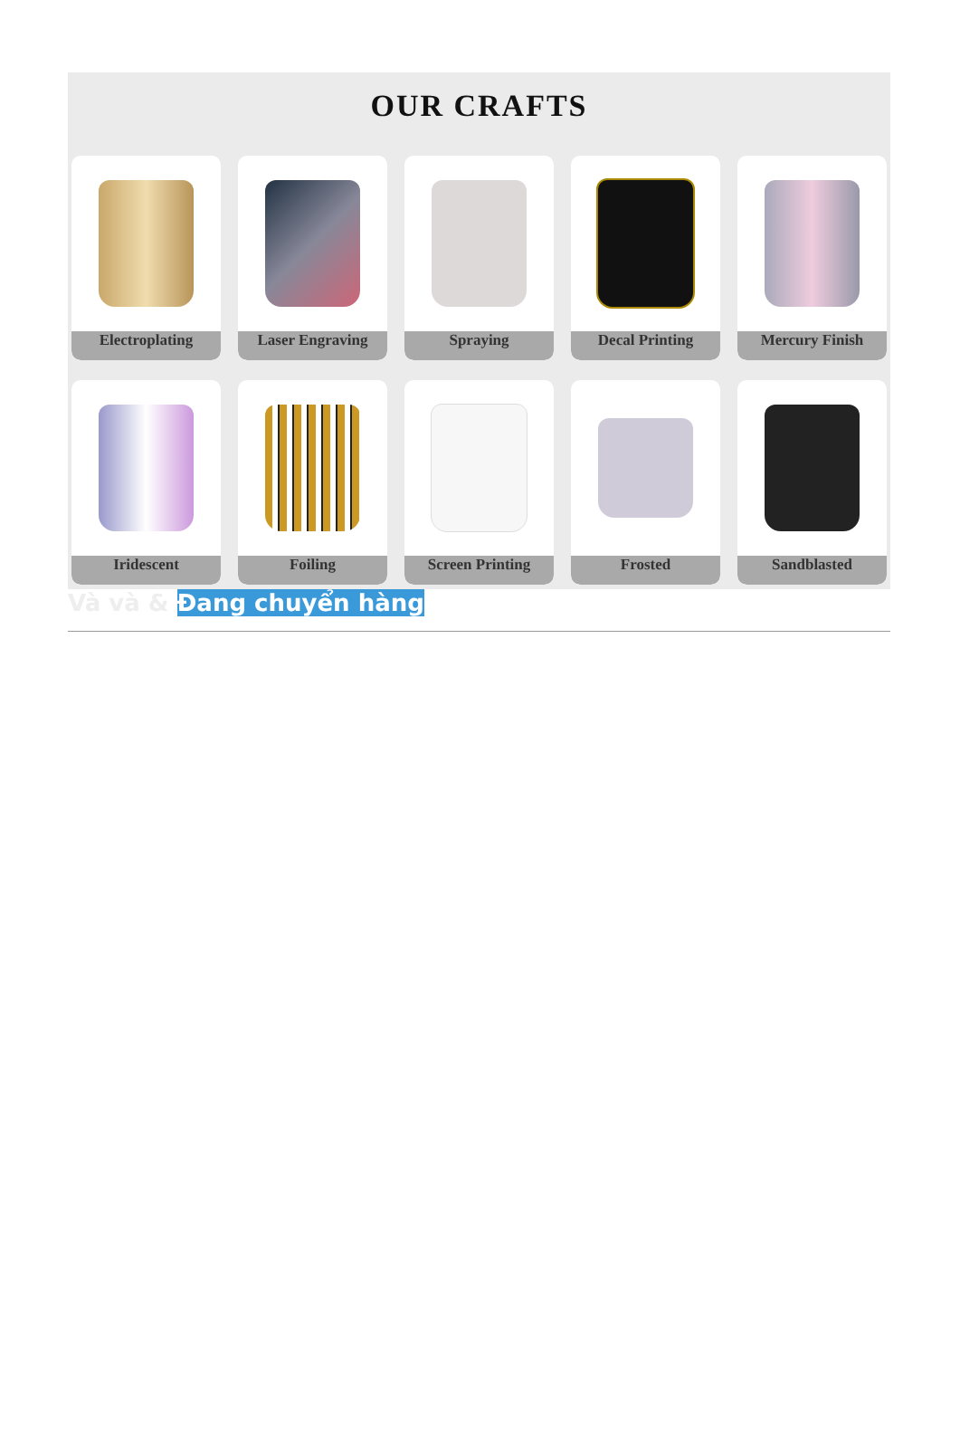OUR CRAFTS
Electroplating
Laser Engraving
Spraying
Decal Printing
Mercury Finish
Iridescent
Foiling
Screen Printing
Frosted
Sandblasted
Và và & Đang chuyển hàng